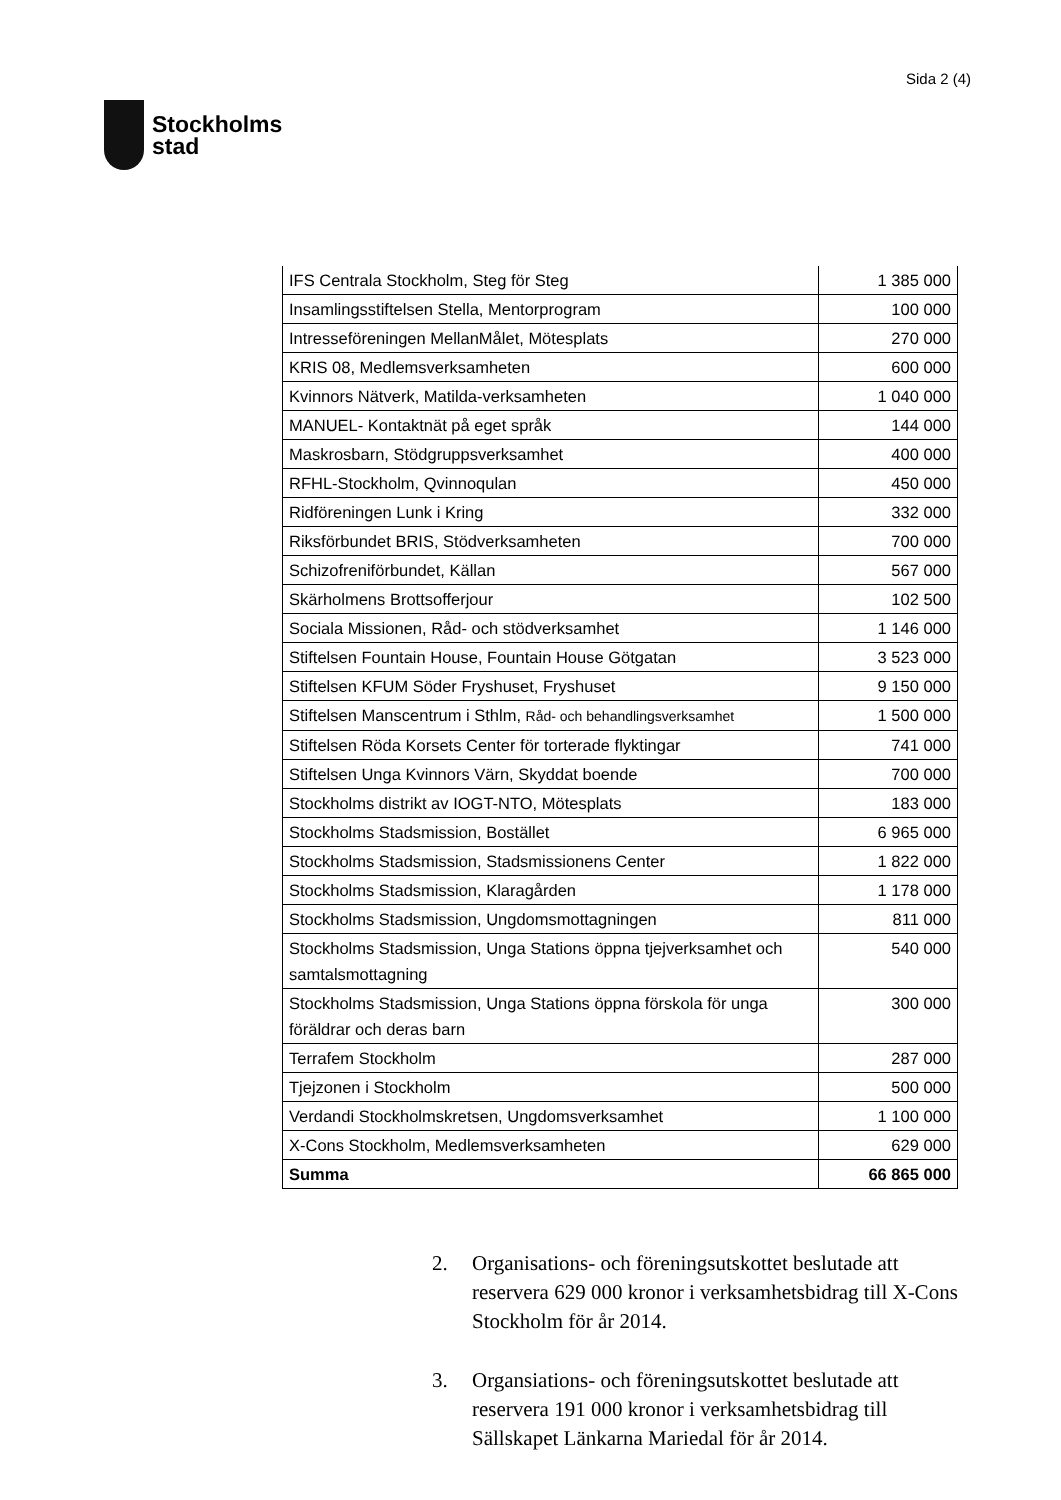Stockholms
stad
Sida 2 (4)
| IFS Centrala Stockholm, Steg för Steg | 1 385 000 |
| Insamlingsstiftelsen Stella, Mentorprogram | 100 000 |
| Intresseföreningen MellanMålet, Mötesplats | 270 000 |
| KRIS 08, Medlemsverksamheten | 600 000 |
| Kvinnors Nätverk, Matilda-verksamheten | 1 040 000 |
| MANUEL- Kontaktnät på eget språk | 144 000 |
| Maskrosbarn, Stödgruppsverksamhet | 400 000 |
| RFHL-Stockholm, Qvinnoqulan | 450 000 |
| Ridföreningen Lunk i Kring | 332 000 |
| Riksförbundet BRIS, Stödverksamheten | 700 000 |
| Schizofreniförbundet, Källan | 567 000 |
| Skärholmens Brottsofferjour | 102 500 |
| Sociala Missionen, Råd- och stödverksamhet | 1 146 000 |
| Stiftelsen Fountain House, Fountain House Götgatan | 3 523 000 |
| Stiftelsen KFUM Söder Fryshuset, Fryshuset | 9 150 000 |
| Stiftelsen Manscentrum i Sthlm, Råd- och behandlingsverksamhet | 1 500 000 |
| Stiftelsen Röda Korsets Center för torterade flyktingar | 741 000 |
| Stiftelsen Unga Kvinnors Värn, Skyddat boende | 700 000 |
| Stockholms distrikt av IOGT-NTO, Mötesplats | 183 000 |
| Stockholms Stadsmission, Bostället | 6 965 000 |
| Stockholms Stadsmission, Stadsmissionens Center | 1 822 000 |
| Stockholms Stadsmission, Klaragården | 1 178 000 |
| Stockholms Stadsmission, Ungdomsmottagningen | 811 000 |
| Stockholms Stadsmission, Unga Stations öppna tjejverksamhet och samtalsmottagning | 540 000 |
| Stockholms Stadsmission, Unga Stations öppna förskola för unga föräldrar och deras barn | 300 000 |
| Terrafem Stockholm | 287 000 |
| Tjejzonen i Stockholm | 500 000 |
| Verdandi Stockholmskretsen, Ungdomsverksamhet | 1 100 000 |
| X-Cons Stockholm, Medlemsverksamheten | 629 000 |
| Summa | 66 865 000 |
2. Organisations- och föreningsutskottet beslutade att reservera 629 000 kronor i verksamhetsbidrag till X-Cons Stockholm för år 2014.
3. Organsiations- och föreningsutskottet beslutade att reservera 191 000 kronor i verksamhetsbidrag till Sällskapet Länkarna Mariedal för år 2014.